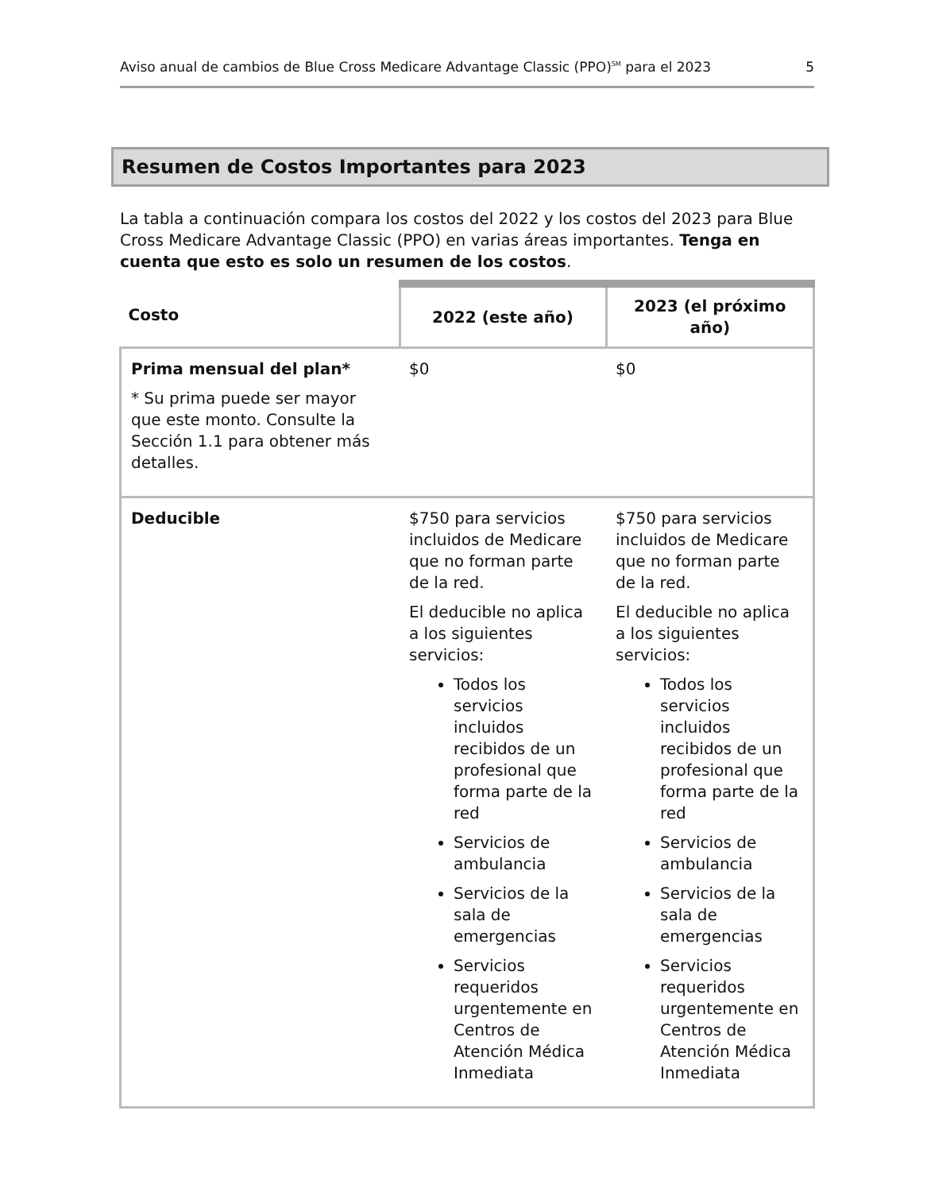Aviso anual de cambios de Blue Cross Medicare Advantage Classic (PPO)<sup>SM</sup> para el 2023 5
Resumen de Costos Importantes para 2023
La tabla a continuación compara los costos del 2022 y los costos del 2023 para Blue Cross Medicare Advantage Classic (PPO) en varias áreas importantes. Tenga en cuenta que esto es solo un resumen de los costos.
| Costo | 2022 (este año) | 2023 (el próximo año) |
| --- | --- | --- |
| Prima mensual del plan* * Su prima puede ser mayor que este monto. Consulte la Sección 1.1 para obtener más detalles. | $0 | $0 |
| Deducible | $750 para servicios incluidos de Medicare que no forman parte de la red. El deducible no aplica a los siguientes servicios: Todos los servicios incluidos recibidos de un profesional que forma parte de la red Servicios de ambulancia Servicios de la sala de emergencias Servicios requeridos urgentemente en Centros de Atención Médica Inmediata | $750 para servicios incluidos de Medicare que no forman parte de la red. El deducible no aplica a los siguientes servicios: Todos los servicios incluidos recibidos de un profesional que forma parte de la red Servicios de ambulancia Servicios de la sala de emergencias Servicios requeridos urgentemente en Centros de Atención Médica Inmediata |